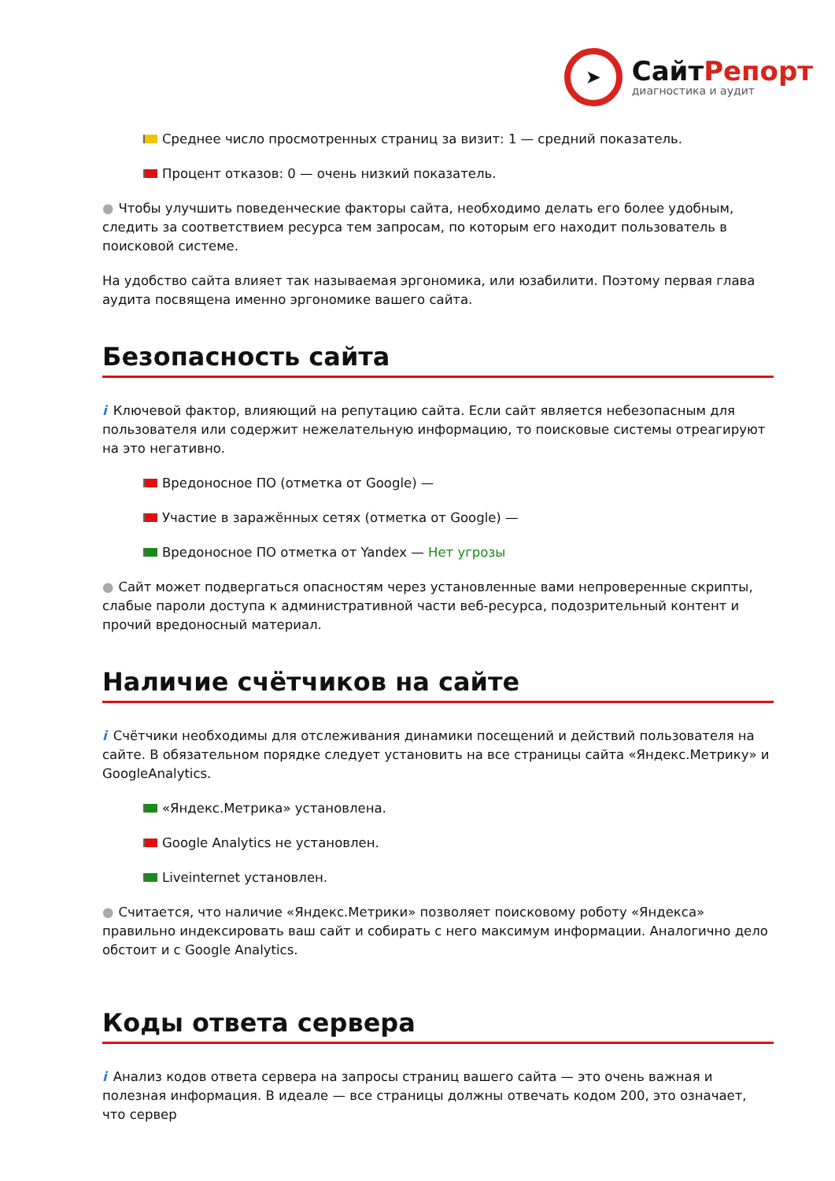➤
СайтРепорт
диагностика и аудит
Среднее число просмотренных страниц за визит: 1 — средний показатель.
Процент отказов: 0 — очень низкий показатель.
● Чтобы улучшить поведенческие факторы сайта, необходимо делать его более удобным, следить за соответствием ресурса тем запросам, по которым его находит пользователь в поисковой системе.
На удобство сайта влияет так называемая эргономика, или юзабилити. Поэтому первая глава аудита посвящена именно эргономике вашего сайта.
Безопасность сайта
i Ключевой фактор, влияющий на репутацию сайта. Если сайт является небезопасным для пользователя или содержит нежелательную информацию, то поисковые системы отреагируют на это негативно.
Вредоносное ПО (отметка от Google) —
Участие в заражённых сетях (отметка от Google) —
Вредоносное ПО отметка от Yandex — Нет угрозы
● Сайт может подвергаться опасностям через установленные вами непроверенные скрипты, слабые пароли доступа к административной части веб-ресурса, подозрительный контент и прочий вредоносный материал.
Наличие счётчиков на сайте
i Счётчики необходимы для отслеживания динамики посещений и действий пользователя на сайте. В обязательном порядке следует установить на все страницы сайта «Яндекс.Метрику» и GoogleAnalytics.
«Яндекс.Метрика» установлена.
Google Analytics не установлен.
Liveinternet установлен.
● Считается, что наличие «Яндекс.Метрики» позволяет поисковому роботу «Яндекса» правильно индексировать ваш сайт и собирать с него максимум информации. Аналогично дело обстоит и с Google Analytics.
Коды ответа сервера
i Анализ кодов ответа сервера на запросы страниц вашего сайта — это очень важная и полезная информация. В идеале — все страницы должны отвечать кодом 200, это означает, что сервер